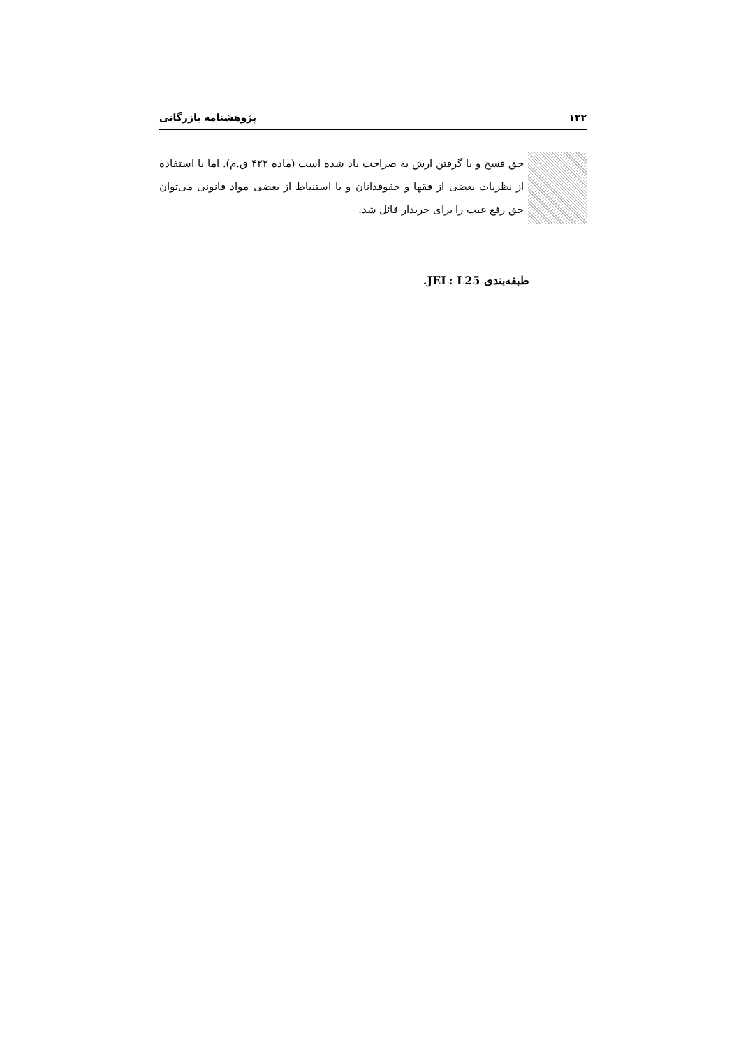۱۲۲ پژوهشنامه بازرگانی
حق فسخ و یا گرفتن ارش به صراحت یاد شده است (ماده ۴۲۲ ق.م). اما با استفاده از نظریات بعضی از فقها و حقوقدانان و با استنباط از بعضی مواد قانونی می‌توان حق رفع عیب را برای خریدار قائل شد.
طبقه‌بندی JEL: L25.